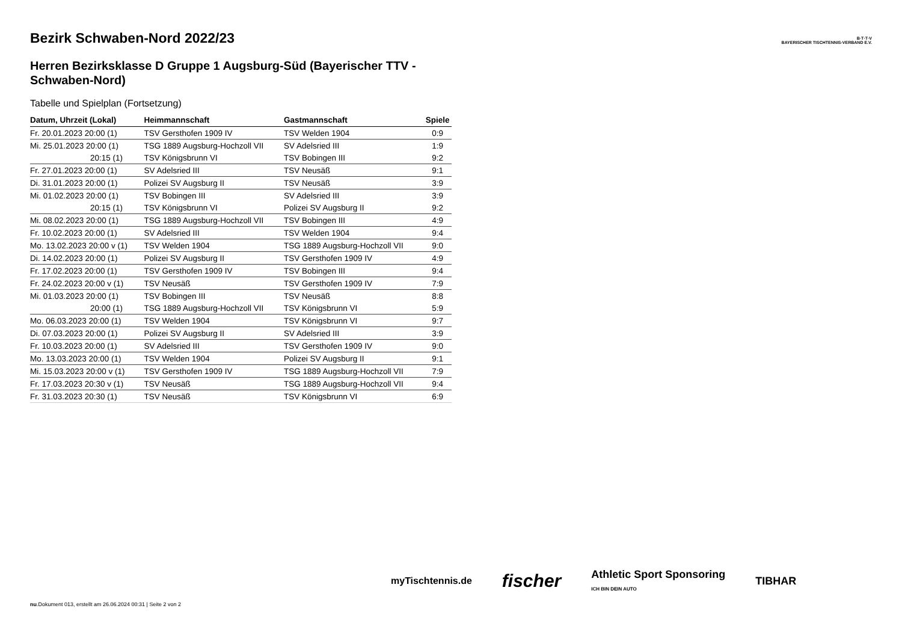B·T·T·V
BAYERISCHER TISCHTENNIS-VERBAND E.V.
Bezirk Schwaben-Nord 2022/23
Herren Bezirksklasse D Gruppe 1 Augsburg-Süd (Bayerischer TTV - Schwaben-Nord)
Tabelle und Spielplan (Fortsetzung)
| Datum, Uhrzeit (Lokal) | Heimmannschaft | Gastmannschaft | Spiele |
| --- | --- | --- | --- |
| Fr. 20.01.2023 20:00 (1) | TSV Gersthofen 1909 IV | TSV Welden 1904 | 0:9 |
| Mi. 25.01.2023 20:00 (1) | TSG 1889 Augsburg-Hochzoll VII | SV Adelsried III | 1:9 |
| 20:15 (1) | TSV Königsbrunn VI | TSV Bobingen III | 9:2 |
| Fr. 27.01.2023 20:00 (1) | SV Adelsried III | TSV Neusäß | 9:1 |
| Di. 31.01.2023 20:00 (1) | Polizei SV Augsburg II | TSV Neusäß | 3:9 |
| Mi. 01.02.2023 20:00 (1) | TSV Bobingen III | SV Adelsried III | 3:9 |
| 20:15 (1) | TSV Königsbrunn VI | Polizei SV Augsburg II | 9:2 |
| Mi. 08.02.2023 20:00 (1) | TSG 1889 Augsburg-Hochzoll VII | TSV Bobingen III | 4:9 |
| Fr. 10.02.2023 20:00 (1) | SV Adelsried III | TSV Welden 1904 | 9:4 |
| Mo. 13.02.2023 20:00 v (1) | TSV Welden 1904 | TSG 1889 Augsburg-Hochzoll VII | 9:0 |
| Di. 14.02.2023 20:00 (1) | Polizei SV Augsburg II | TSV Gersthofen 1909 IV | 4:9 |
| Fr. 17.02.2023 20:00 (1) | TSV Gersthofen 1909 IV | TSV Bobingen III | 9:4 |
| Fr. 24.02.2023 20:00 v (1) | TSV Neusäß | TSV Gersthofen 1909 IV | 7:9 |
| Mi. 01.03.2023 20:00 (1) | TSV Bobingen III | TSV Neusäß | 8:8 |
| 20:00 (1) | TSG 1889 Augsburg-Hochzoll VII | TSV Königsbrunn VI | 5:9 |
| Mo. 06.03.2023 20:00 (1) | TSV Welden 1904 | TSV Königsbrunn VI | 9:7 |
| Di. 07.03.2023 20:00 (1) | Polizei SV Augsburg II | SV Adelsried III | 3:9 |
| Fr. 10.03.2023 20:00 (1) | SV Adelsried III | TSV Gersthofen 1909 IV | 9:0 |
| Mo. 13.03.2023 20:00 (1) | TSV Welden 1904 | Polizei SV Augsburg II | 9:1 |
| Mi. 15.03.2023 20:00 v (1) | TSV Gersthofen 1909 IV | TSG 1889 Augsburg-Hochzoll VII | 7:9 |
| Fr. 17.03.2023 20:30 v (1) | TSV Neusäß | TSG 1889 Augsburg-Hochzoll VII | 9:4 |
| Fr. 31.03.2023 20:30 (1) | TSV Neusäß | TSV Königsbrunn VI | 6:9 |
myTischtennis.de fischer Athletic Sport Sponsoring
ICH BIN DEIN AUTO TIBHAR
nu.Dokument 013, erstellt am 26.06.2024 00:31 | Seite 2 von 2